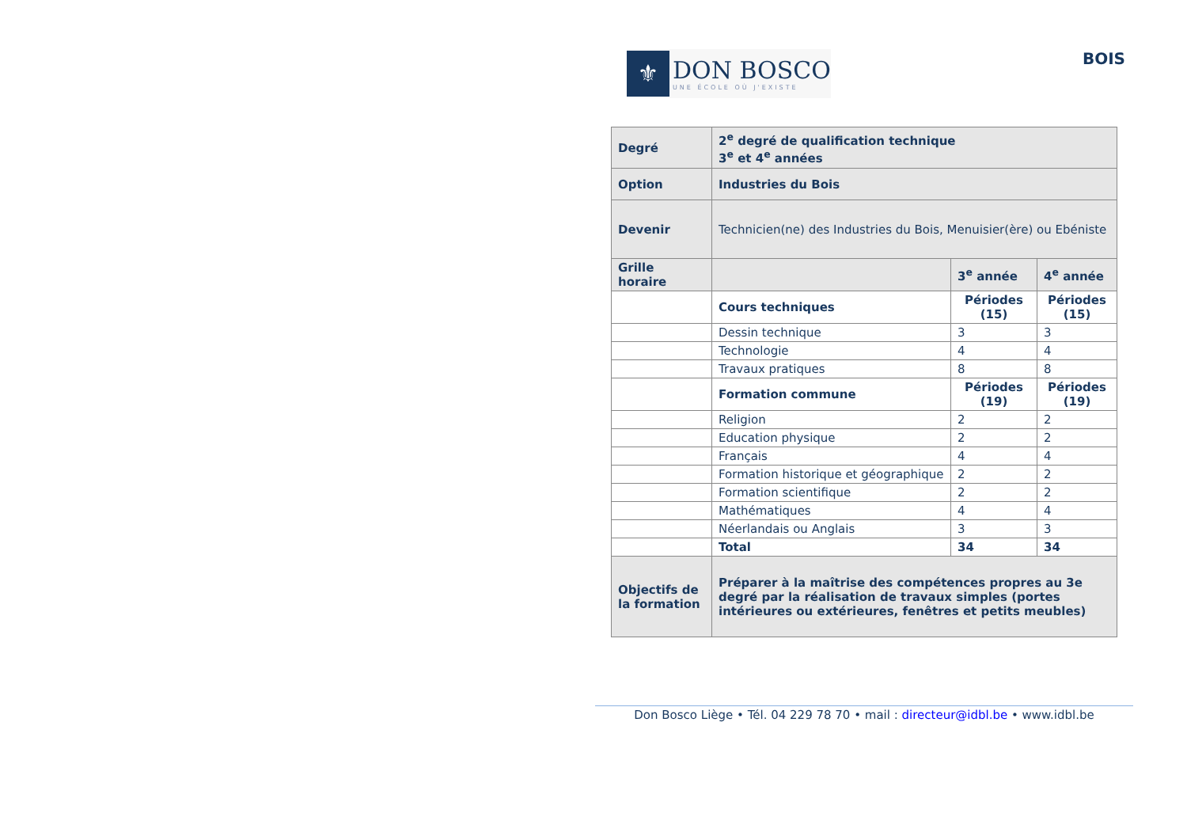⚜
DON BOSCO
UNE ÉCOLE OÙ J'EXISTE
BOIS
| Degré | 2<sup>e</sup> degré de qualification technique 3<sup>e</sup> et 4<sup>e</sup> années | | |
| Option | Industries du Bois | | |
| Devenir | Technicien(ne) des Industries du Bois, Menuisier(ère) ou Ebéniste | | |
| Grille horaire | | 3<sup>e</sup> année | 4<sup>e</sup> année |
| | Cours techniques | Périodes (15) | Périodes (15) |
| | Dessin technique | 3 | 3 |
| | Technologie | 4 | 4 |
| | Travaux pratiques | 8 | 8 |
| | Formation commune | Périodes (19) | Périodes (19) |
| | Religion | 2 | 2 |
| | Education physique | 2 | 2 |
| | Français | 4 | 4 |
| | Formation historique et géographique | 2 | 2 |
| | Formation scientifique | 2 | 2 |
| | Mathématiques | 4 | 4 |
| | Néerlandais ou Anglais | 3 | 3 |
| | Total | 34 | 34 |
| Objectifs de la formation | Préparer à la maîtrise des compétences propres au 3e degré par la réalisation de travaux simples (portes intérieures ou extérieures, fenêtres et petits meubles) | | |
Don Bosco Liège • Tél. 04 229 78 70 • mail : directeur@idbl.be • www.idbl.be